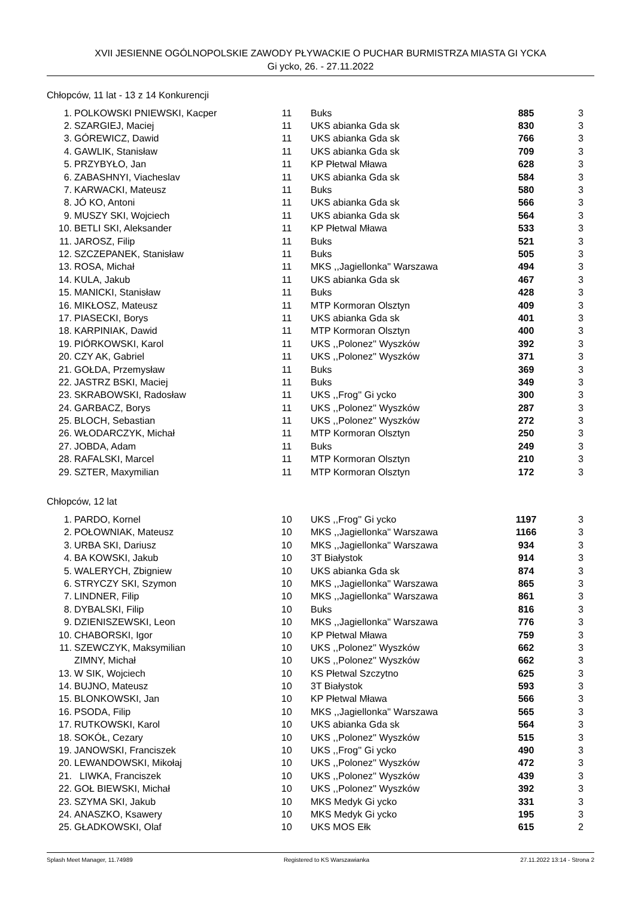XVII JESIENNE OGÓLNOPOLSKIE ZAWODY PŁYWACKIE O PUCHAR BURMISTRZA MIASTA GI YCKA
Gi ycko, 26. - 27.11.2022
Chłopców, 11 lat - 13 z 14 Konkurencji
| 1. | POLKOWSKI PNIEWSKI, Kacper | 11 | Buks | 885 | 3 |
| 2. | SZARGIEJ, Maciej | 11 | UKS abianka Gda sk | 830 | 3 |
| 3. | GÓREWICZ, Dawid | 11 | UKS abianka Gda sk | 766 | 3 |
| 4. | GAWLIK, Stanisław | 11 | UKS abianka Gda sk | 709 | 3 |
| 5. | PRZYBYŁO, Jan | 11 | KP Płetwal Mława | 628 | 3 |
| 6. | ZABASHNYI, Viacheslav | 11 | UKS abianka Gda sk | 584 | 3 |
| 7. | KARWACKI, Mateusz | 11 | Buks | 580 | 3 |
| 8. | JÓ KO, Antoni | 11 | UKS abianka Gda sk | 566 | 3 |
| 9. | MUSZY SKI, Wojciech | 11 | UKS abianka Gda sk | 564 | 3 |
| 10. | BETLI SKI, Aleksander | 11 | KP Płetwal Mława | 533 | 3 |
| 11. | JAROSZ, Filip | 11 | Buks | 521 | 3 |
| 12. | SZCZEPANEK, Stanisław | 11 | Buks | 505 | 3 |
| 13. | ROSA, Michał | 11 | MKS ,,Jagiellonka'' Warszawa | 494 | 3 |
| 14. | KULA, Jakub | 11 | UKS abianka Gda sk | 467 | 3 |
| 15. | MANICKI, Stanisław | 11 | Buks | 428 | 3 |
| 16. | MIKŁOSZ, Mateusz | 11 | MTP Kormoran Olsztyn | 409 | 3 |
| 17. | PIASECKI, Borys | 11 | UKS abianka Gda sk | 401 | 3 |
| 18. | KARPINIAK, Dawid | 11 | MTP Kormoran Olsztyn | 400 | 3 |
| 19. | PIÓRKOWSKI, Karol | 11 | UKS ,,Polonez'' Wyszków | 392 | 3 |
| 20. | CZY AK, Gabriel | 11 | UKS ,,Polonez'' Wyszków | 371 | 3 |
| 21. | GOŁDA, Przemysław | 11 | Buks | 369 | 3 |
| 22. | JASTRZ BSKI, Maciej | 11 | Buks | 349 | 3 |
| 23. | SKRABOWSKI, Radosław | 11 | UKS ,,Frog'' Gi ycko | 300 | 3 |
| 24. | GARBACZ, Borys | 11 | UKS ,,Polonez'' Wyszków | 287 | 3 |
| 25. | BLOCH, Sebastian | 11 | UKS ,,Polonez'' Wyszków | 272 | 3 |
| 26. | WŁODARCZYK, Michał | 11 | MTP Kormoran Olsztyn | 250 | 3 |
| 27. | JOBDA, Adam | 11 | Buks | 249 | 3 |
| 28. | RAFALSKI, Marcel | 11 | MTP Kormoran Olsztyn | 210 | 3 |
| 29. | SZTER, Maxymilian | 11 | MTP Kormoran Olsztyn | 172 | 3 |
Chłopców, 12 lat
| 1. | PARDO, Kornel | 10 | UKS ,,Frog'' Gi ycko | 1197 | 3 |
| 2. | POŁOWNIAK, Mateusz | 10 | MKS ,,Jagiellonka'' Warszawa | 1166 | 3 |
| 3. | URBA SKI, Dariusz | 10 | MKS ,,Jagiellonka'' Warszawa | 934 | 3 |
| 4. | BA KOWSKI, Jakub | 10 | 3T Białystok | 914 | 3 |
| 5. | WALERYCH, Zbigniew | 10 | UKS abianka Gda sk | 874 | 3 |
| 6. | STRYCZY SKI, Szymon | 10 | MKS ,,Jagiellonka'' Warszawa | 865 | 3 |
| 7. | LINDNER, Filip | 10 | MKS ,,Jagiellonka'' Warszawa | 861 | 3 |
| 8. | DYBALSKI, Filip | 10 | Buks | 816 | 3 |
| 9. | DZIENISZEWSKI, Leon | 10 | MKS ,,Jagiellonka'' Warszawa | 776 | 3 |
| 10. | CHABORSKI, Igor | 10 | KP Płetwal Mława | 759 | 3 |
| 11. | SZEWCZYK, Maksymilian | 10 | UKS ,,Polonez'' Wyszków | 662 | 3 |
| | ZIMNY, Michał | 10 | UKS ,,Polonez'' Wyszków | 662 | 3 |
| 13. | W SIK, Wojciech | 10 | KS Płetwal Szczytno | 625 | 3 |
| 14. | BUJNO, Mateusz | 10 | 3T Białystok | 593 | 3 |
| 15. | BLONKOWSKI, Jan | 10 | KP Płetwal Mława | 566 | 3 |
| 16. | PSODA, Filip | 10 | MKS ,,Jagiellonka'' Warszawa | 565 | 3 |
| 17. | RUTKOWSKI, Karol | 10 | UKS abianka Gda sk | 564 | 3 |
| 18. | SOKÓŁ, Cezary | 10 | UKS ,,Polonez'' Wyszków | 515 | 3 |
| 19. | JANOWSKI, Franciszek | 10 | UKS ,,Frog'' Gi ycko | 490 | 3 |
| 20. | LEWANDOWSKI, Mikołaj | 10 | UKS ,,Polonez'' Wyszków | 472 | 3 |
| 21. | LIWKA, Franciszek | 10 | UKS ,,Polonez'' Wyszków | 439 | 3 |
| 22. | GOŁ BIEWSKI, Michał | 10 | UKS ,,Polonez'' Wyszków | 392 | 3 |
| 23. | SZYMA SKI, Jakub | 10 | MKS Medyk Gi ycko | 331 | 3 |
| 24. | ANASZKO, Ksawery | 10 | MKS Medyk Gi ycko | 195 | 3 |
| 25. | GŁADKOWSKI, Olaf | 10 | UKS MOS Ełk | 615 | 2 |
Splash Meet Manager, 11.74989 Registered to KS Warszawianka 27.11.2022 13:14 - Strona 2